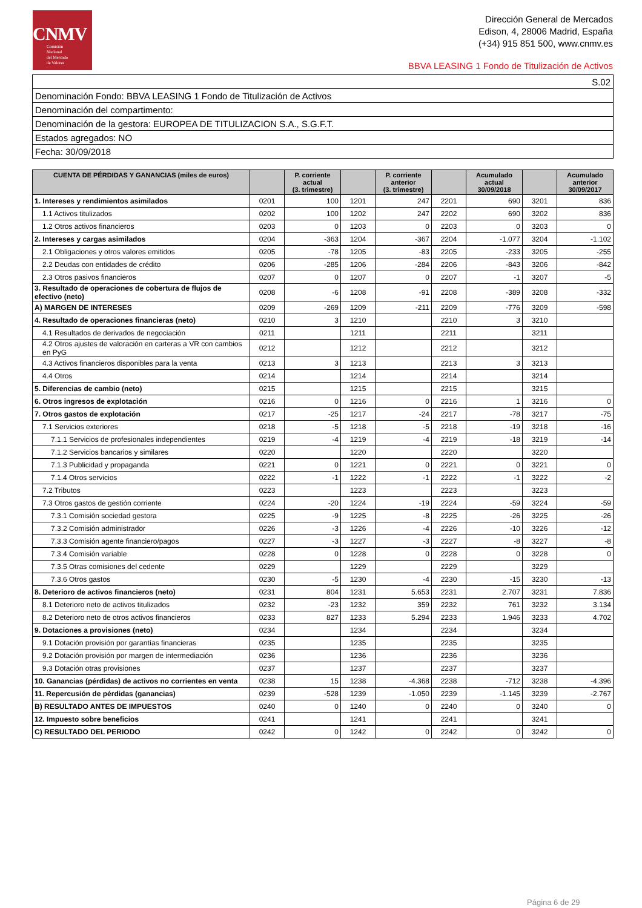CNMV
Comisión
Nacional
del Mercado
de Valores
Dirección General de Mercados
Edison, 4, 28006 Madrid, España
(+34) 915 851 500, www.cnmv.es
BBVA LEASING 1 Fondo de Titulización de Activos
| S.02 |
| Denominación Fondo: BBVA LEASING 1 Fondo de Titulización de Activos |
| Denominación del compartimento: |
| Denominación de la gestora: EUROPEA DE TITULIZACION S.A., S.G.F.T. |
| Estados agregados: NO |
| Fecha: 30/09/2018 |
| CUENTA DE PÉRDIDAS Y GANANCIAS (miles de euros) | | P. corriente actual (3. trimestre) | | P. corriente anterior (3. trimestre) | | Acumulado actual 30/09/2018 | | Acumulado anterior 30/09/2017 |
| --- | --- | --- | --- | --- | --- | --- | --- | --- |
| 1. Intereses y rendimientos asimilados | 0201 | 100 | 1201 | 247 | 2201 | 690 | 3201 | 836 |
| 1.1 Activos titulizados | 0202 | 100 | 1202 | 247 | 2202 | 690 | 3202 | 836 |
| 1.2 Otros activos financieros | 0203 | 0 | 1203 | 0 | 2203 | 0 | 3203 | 0 |
| 2. Intereses y cargas asimilados | 0204 | -363 | 1204 | -367 | 2204 | -1.077 | 3204 | -1.102 |
| 2.1 Obligaciones y otros valores emitidos | 0205 | -78 | 1205 | -83 | 2205 | -233 | 3205 | -255 |
| 2.2 Deudas con entidades de crédito | 0206 | -285 | 1206 | -284 | 2206 | -843 | 3206 | -842 |
| 2.3 Otros pasivos financieros | 0207 | 0 | 1207 | 0 | 2207 | -1 | 3207 | -5 |
| 3. Resultado de operaciones de cobertura de flujos de efectivo (neto) | 0208 | -6 | 1208 | -91 | 2208 | -389 | 3208 | -332 |
| A) MARGEN DE INTERESES | 0209 | -269 | 1209 | -211 | 2209 | -776 | 3209 | -598 |
| 4. Resultado de operaciones financieras (neto) | 0210 | 3 | 1210 | | 2210 | 3 | 3210 | |
| 4.1 Resultados de derivados de negociación | 0211 | | 1211 | | 2211 | | 3211 | |
| 4.2 Otros ajustes de valoración en carteras a VR con cambios en PyG | 0212 | | 1212 | | 2212 | | 3212 | |
| 4.3 Activos financieros disponibles para la venta | 0213 | 3 | 1213 | | 2213 | 3 | 3213 | |
| 4.4 Otros | 0214 | | 1214 | | 2214 | | 3214 | |
| 5. Diferencias de cambio (neto) | 0215 | | 1215 | | 2215 | | 3215 | |
| 6. Otros ingresos de explotación | 0216 | 0 | 1216 | 0 | 2216 | 1 | 3216 | 0 |
| 7. Otros gastos de explotación | 0217 | -25 | 1217 | -24 | 2217 | -78 | 3217 | -75 |
| 7.1 Servicios exteriores | 0218 | -5 | 1218 | -5 | 2218 | -19 | 3218 | -16 |
| 7.1.1 Servicios de profesionales independientes | 0219 | -4 | 1219 | -4 | 2219 | -18 | 3219 | -14 |
| 7.1.2 Servicios bancarios y similares | 0220 | | 1220 | | 2220 | | 3220 | |
| 7.1.3 Publicidad y propaganda | 0221 | 0 | 1221 | 0 | 2221 | 0 | 3221 | 0 |
| 7.1.4 Otros servicios | 0222 | -1 | 1222 | -1 | 2222 | -1 | 3222 | -2 |
| 7.2 Tributos | 0223 | | 1223 | | 2223 | | 3223 | |
| 7.3 Otros gastos de gestión corriente | 0224 | -20 | 1224 | -19 | 2224 | -59 | 3224 | -59 |
| 7.3.1 Comisión sociedad gestora | 0225 | -9 | 1225 | -8 | 2225 | -26 | 3225 | -26 |
| 7.3.2 Comisión administrador | 0226 | -3 | 1226 | -4 | 2226 | -10 | 3226 | -12 |
| 7.3.3 Comisión agente financiero/pagos | 0227 | -3 | 1227 | -3 | 2227 | -8 | 3227 | -8 |
| 7.3.4 Comisión variable | 0228 | 0 | 1228 | 0 | 2228 | 0 | 3228 | 0 |
| 7.3.5 Otras comisiones del cedente | 0229 | | 1229 | | 2229 | | 3229 | |
| 7.3.6 Otros gastos | 0230 | -5 | 1230 | -4 | 2230 | -15 | 3230 | -13 |
| 8. Deterioro de activos financieros (neto) | 0231 | 804 | 1231 | 5.653 | 2231 | 2.707 | 3231 | 7.836 |
| 8.1 Deterioro neto de activos titulizados | 0232 | -23 | 1232 | 359 | 2232 | 761 | 3232 | 3.134 |
| 8.2 Deterioro neto de otros activos financieros | 0233 | 827 | 1233 | 5.294 | 2233 | 1.946 | 3233 | 4.702 |
| 9. Dotaciones a provisiones (neto) | 0234 | | 1234 | | 2234 | | 3234 | |
| 9.1 Dotación provisión por garantías financieras | 0235 | | 1235 | | 2235 | | 3235 | |
| 9.2 Dotación provisión por margen de intermediación | 0236 | | 1236 | | 2236 | | 3236 | |
| 9.3 Dotación otras provisiones | 0237 | | 1237 | | 2237 | | 3237 | |
| 10. Ganancias (pérdidas) de activos no corrientes en venta | 0238 | 15 | 1238 | -4.368 | 2238 | -712 | 3238 | -4.396 |
| 11. Repercusión de pérdidas (ganancias) | 0239 | -528 | 1239 | -1.050 | 2239 | -1.145 | 3239 | -2.767 |
| B) RESULTADO ANTES DE IMPUESTOS | 0240 | 0 | 1240 | 0 | 2240 | 0 | 3240 | 0 |
| 12. Impuesto sobre beneficios | 0241 | | 1241 | | 2241 | | 3241 | |
| C) RESULTADO DEL PERIODO | 0242 | 0 | 1242 | 0 | 2242 | 0 | 3242 | 0 |
Página 6 de 29